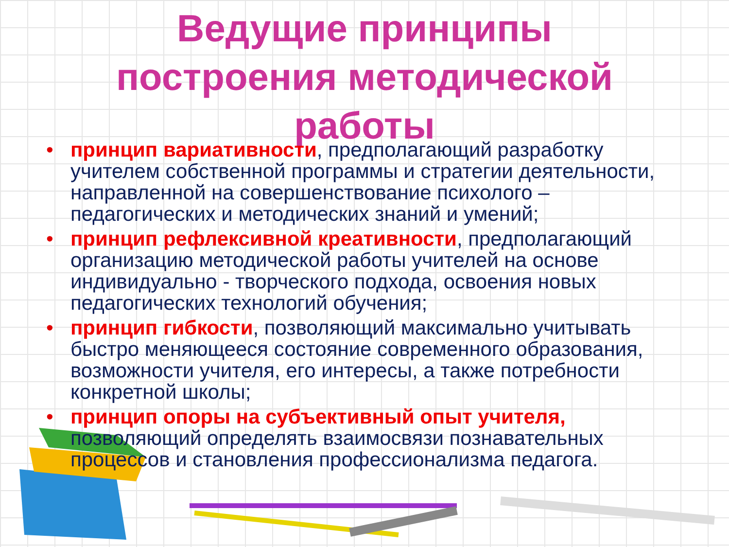Ведущие принципы
построения методической
работы
• принцип вариативности, предполагающий разработку учителем собственной программы и стратегии деятельности, направленной на совершенствование психолого – педагогических и методических знаний и умений;
• принцип рефлексивной креативности, предполагающий организацию методической работы учителей на основе индивидуально - творческого подхода, освоения новых педагогических технологий обучения;
• принцип гибкости, позволяющий максимально учитывать быстро меняющееся состояние современного образования, возможности учителя, его интересы, а также потребности конкретной школы;
• принцип опоры на субъективный опыт учителя, позволяющий определять взаимосвязи познавательных процессов и становления профессионализма педагога.